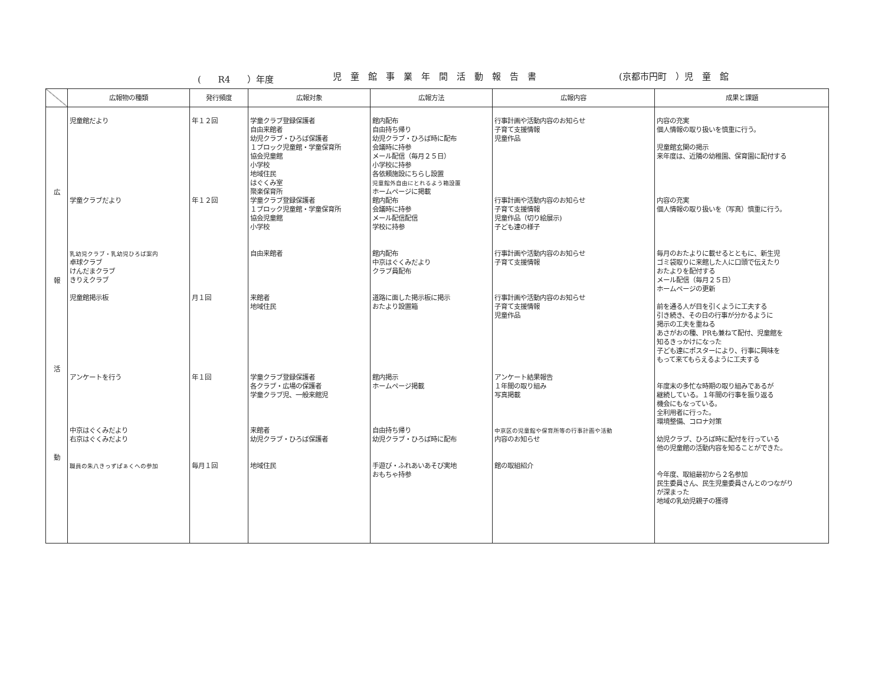( R4 ）年度
児　童　館　事　業　年　間　活　動　報　告　書
(京都市円町　）児　童　館
| | 広報物の種類 | 発行頻度 | 広報対象 | 広報方法 | 広報内容 | 成果と課題 |
| --- | --- | --- | --- | --- | --- | --- |
| 広 報 活 動 | 児童館だより 学童クラブだより 乳幼児クラブ・乳幼児ひろば案内 卓球クラブ けんだまクラブ きりえクラブ 児童館掲示板 アンケートを行う 中京はぐくみだより 右京はぐくみだより 職員の朱八きっずぱぁくへの参加 | 年１２回 年１２回 月１回 年１回 毎月１回 | 学童クラブ登録保護者 自由来館者 幼児クラブ・ひろば保護者 １ブロック児童館・学童保育所 協会児童館 小学校 地域住民 はぐくみ室 聚楽保育所 学童クラブ登録保護者 １ブロック児童館・学童保育所 協会児童館 小学校 自由来館者 来館者 地域住民 学童クラブ登録保護者 各クラブ・広場の保護者 学童クラブ児、一般来館児 来館者 幼児クラブ・ひろば保護者 地域住民 | 館内配布 自由持ち帰り 幼児クラブ・ひろば時に配布 会議時に持参 メール配信（毎月２５日） 小学校に持参 各依頼施設にちらし設置 児童館外自由にとれるよう箱設置 ホームページに掲載 館内配布 会議時に持参 メール配信配信 学校に持参 館内配布 中京はぐくみだより クラブ員配布 道路に面した掲示板に掲示 おたより設置箱 館内掲示 ホームページ掲載 自由持ち帰り 幼児クラブ・ひろば時に配布 手遊び・ふれあいあそび実地 おもちゃ持参 | 行事計画や活動内容のお知らせ 子育て支援情報 児童作品 行事計画や活動内容のお知らせ 子育て支援情報 児童作品（切り絵展示) 子ども達の様子 行事計画や活動内容のお知らせ 子育て支援情報 行事計画や活動内容のお知らせ 子育て支援情報 児童作品 アンケート結果報告 １年間の取り組み 写真掲載 中京区の児童館や保育所等の行事計画や活動 内容のお知らせ 館の取組紹介 | 内容の充実 個人情報の取り扱いを慎重に行う。 児童館玄関の掲示 来年度は、近隣の幼稚園、保育園に配付する 内容の充実 個人情報の取り扱いを（写真）慎重に行う。 毎月のおたよりに載せるとともに、新生児 ゴミ袋取りに来館した人に口頭で伝えたり おたよりを配付する メール配信（毎月２５日） ホームページの更新 前を通る人が目を引くように工夫する 引き続き、その日の行事が分かるように 掲示の工夫を重ねる あさがおの種、PRも兼ねて配付、児童館を 知るきっかけになった 子ども達にポスターにより、行事に興味を もって来てもらえるように工夫する 年度末の多忙な時期の取り組みであるが 継続している。１年間の行事を振り返る 機会にもなっている。 全利用者に行った。 環境整備、コロナ対策 幼児クラブ、ひろば時に配付を行っている 他の児童館の活動内容を知ることができた。 今年度、取組最初から２名参加 民生委員さん、民生児童委員さんとのつながり が深まった 地域の乳幼児親子の獲得 |